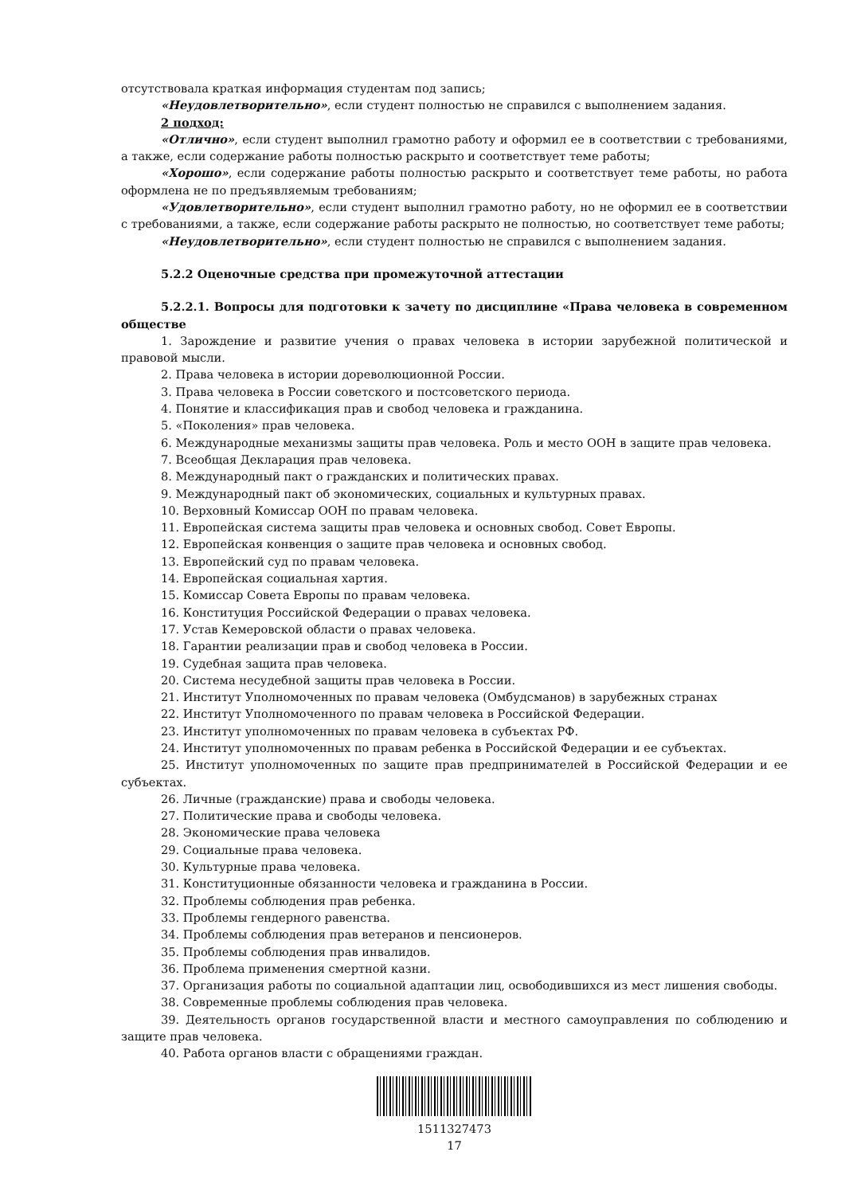отсутствовала краткая информация студентам под запись;
«Неудовлетворительно», если студент полностью не справился с выполнением задания.
2 подход:
«Отлично», если студент выполнил грамотно работу и оформил ее в соответствии с требованиями, а также, если содержание работы полностью раскрыто и соответствует теме работы;
«Хорошо», если содержание работы полностью раскрыто и соответствует теме работы, но работа оформлена не по предъявляемым требованиям;
«Удовлетворительно», если студент выполнил грамотно работу, но не оформил ее в соответствии с требованиями, а также, если содержание работы раскрыто не полностью, но соответствует теме работы;
«Неудовлетворительно», если студент полностью не справился с выполнением задания.
5.2.2 Оценочные средства при промежуточной аттестации
5.2.2.1. Вопросы для подготовки к зачету по дисциплине «Права человека в современном обществе
1. Зарождение и развитие учения о правах человека в истории зарубежной политической и правовой мысли.
2. Права человека в истории дореволюционной России.
3. Права человека в России советского и постсоветского периода.
4. Понятие и классификация прав и свобод человека и гражданина.
5. «Поколения» прав человека.
6. Международные механизмы защиты прав человека. Роль и место ООН в защите прав человека.
7. Всеобщая Декларация прав человека.
8. Международный пакт о гражданских и политических правах.
9. Международный пакт об экономических, социальных и культурных правах.
10. Верховный Комиссар ООН по правам человека.
11. Европейская система защиты прав человека и основных свобод. Совет Европы.
12. Европейская конвенция о защите прав человека и основных свобод.
13. Европейский суд по правам человека.
14. Европейская социальная хартия.
15. Комиссар Совета Европы по правам человека.
16. Конституция Российской Федерации о правах человека.
17. Устав Кемеровской области о правах человека.
18. Гарантии реализации прав и свобод человека в России.
19. Судебная защита прав человека.
20. Система несудебной защиты прав человека в России.
21. Институт Уполномоченных по правам человека (Омбудсманов) в зарубежных странах
22. Институт Уполномоченного по правам человека в Российской Федерации.
23. Институт уполномоченных по правам человека в субъектах РФ.
24. Институт уполномоченных по правам ребенка в Российской Федерации и ее субъектах.
25. Институт уполномоченных по защите прав предпринимателей в Российской Федерации и ее субъектах.
26. Личные (гражданские) права и свободы человека.
27. Политические права и свободы человека.
28. Экономические права человека
29. Социальные права человека.
30. Культурные права человека.
31. Конституционные обязанности человека и гражданина в России.
32. Проблемы соблюдения прав ребенка.
33. Проблемы гендерного равенства.
34. Проблемы соблюдения прав ветеранов и пенсионеров.
35. Проблемы соблюдения прав инвалидов.
36. Проблема применения смертной казни.
37. Организация работы по социальной адаптации лиц, освободившихся из мест лишения свободы.
38. Современные проблемы соблюдения прав человека.
39. Деятельность органов государственной власти и местного самоуправления по соблюдению и защите прав человека.
40. Работа органов власти с обращениями граждан.
1511327473
17